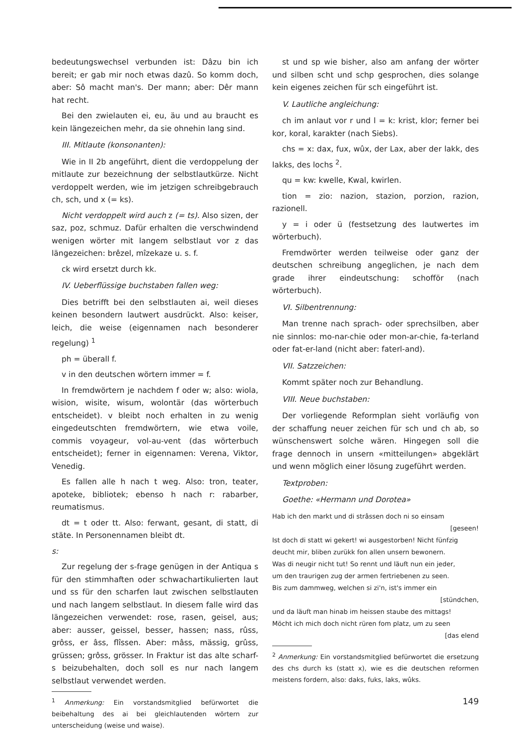bedeutungswechsel verbunden ist: Dâzu bin ich bereit; er gab mir noch etwas dazû. So komm doch, aber: Sô macht man's. Der mann; aber: Dêr mann hat recht.
Bei den zwielauten ei, eu, äu und au braucht es kein längezeichen mehr, da sie ohnehin lang sind.
III. Mitlaute (konsonanten):
Wie in II 2b angeführt, dient die verdoppelung der mitlaute zur bezeichnung der selbstlautkürze. Nicht verdoppelt werden, wie im jetzigen schreibgebrauch ch, sch, und x (= ks).
Nicht verdoppelt wird auch z (= ts). Also sizen, der saz, poz, schmuz. Dafür erhalten die verschwindend wenigen wörter mit langem selbstlaut vor z das längezeichen: brêzel, mîzekaze u. s. f.
ck wird ersetzt durch kk.
IV. Ueberflüssige buchstaben fallen weg:
Dies betrifft bei den selbstlauten ai, weil dieses keinen besondern lautwert ausdrückt. Also: keiser, leich, die weise (eigennamen nach besonderer regelung) <sup>1</sup>
ph = überall f.
v in den deutschen wörtern immer = f.
In fremdwörtern je nachdem f oder w; also: wiola, wision, wisite, wisum, wolontär (das wörterbuch entscheidet). v bleibt noch erhalten in zu wenig eingedeutschten fremdwörtern, wie etwa voile, commis voyageur, vol-au-vent (das wörterbuch entscheidet); ferner in eigennamen: Verena, Viktor, Venedig.
Es fallen alle h nach t weg. Also: tron, teater, apoteke, bibliotek; ebenso h nach r: rabarber, reumatismus.
dt = t oder tt. Also: ferwant, gesant, di statt, di stäte. In Personennamen bleibt dt.
s:
Zur regelung der s-frage genügen in der Antiqua s für den stimmhaften oder schwachartikulierten laut und ss für den scharfen laut zwischen selbstlauten und nach langem selbstlaut. In diesem falle wird das längezeichen verwendet: rose, rasen, geisel, aus; aber: ausser, geissel, besser, hassen; nass, rûss, grôss, er âss, flîssen. Aber: mâss, mässig, grûss, grüssen; grôss, grösser. In Fraktur ist das alte scharf-s beizubehalten, doch soll es nur nach langem selbstlaut verwendet werden.
<sup>1</sup> Anmerkung: Ein vorstandsmitglied befürwortet die beibehaltung des ai bei gleichlautenden wörtern zur unterscheidung (weise und waise).
st und sp wie bisher, also am anfang der wörter und silben scht und schp gesprochen, dies solange kein eigenes zeichen für sch eingeführt ist.
V. Lautliche angleichung:
ch im anlaut vor r und l = k: krist, klor; ferner bei kor, koral, karakter (nach Siebs).
chs = x: dax, fux, wûx, der Lax, aber der lakk, des lakks, des lochs <sup>2</sup>.
qu = kw: kwelle, Kwal, kwirlen.
tion = zio: nazion, stazion, porzion, razion, razionell.
y = i oder ü (festsetzung des lautwertes im wörterbuch).
Fremdwörter werden teilweise oder ganz der deutschen schreibung angeglichen, je nach dem grade ihrer eindeutschung: schofför (nach wörterbuch).
VI. Silbentrennung:
Man trenne nach sprach- oder sprechsilben, aber nie sinnlos: mo-nar-chie oder mon-ar-chie, fa-terland oder fat-er-land (nicht aber: faterl-and).
VII. Satzzeichen:
Kommt später noch zur Behandlung.
VIII. Neue buchstaben:
Der vorliegende Reformplan sieht vorläufig von der schaffung neuer zeichen für sch und ch ab, so wünschenswert solche wären. Hingegen soll die frage dennoch in unsern «mitteilungen» abgeklärt und wenn möglich einer lösung zugeführt werden.
Textproben:
Goethe: «Hermann und Dorotea»
Hab ich den markt und di strâssen doch ni so einsam
[geseen!
Ist doch di statt wi gekert! wi ausgestorben! Nicht fünfzig
deucht mir, bliben zurükk fon allen unsern bewonern.
Was di neugir nicht tut! So rennt und läuft nun ein jeder,
um den traurigen zug der armen fertriebenen zu seen.
Bis zum dammweg, welchen si zi'n, ist's immer ein
[stündchen,
und da läuft man hinab im heissen staube des mittags!
Möcht ich mich doch nicht rüren fom platz, um zu seen
[das elend
<sup>2</sup> Anmerkung: Ein vorstandsmitglied befürwortet die ersetzung des chs durch ks (statt x), wie es die deutschen reformen meistens fordern, also: daks, fuks, laks, wûks.
149